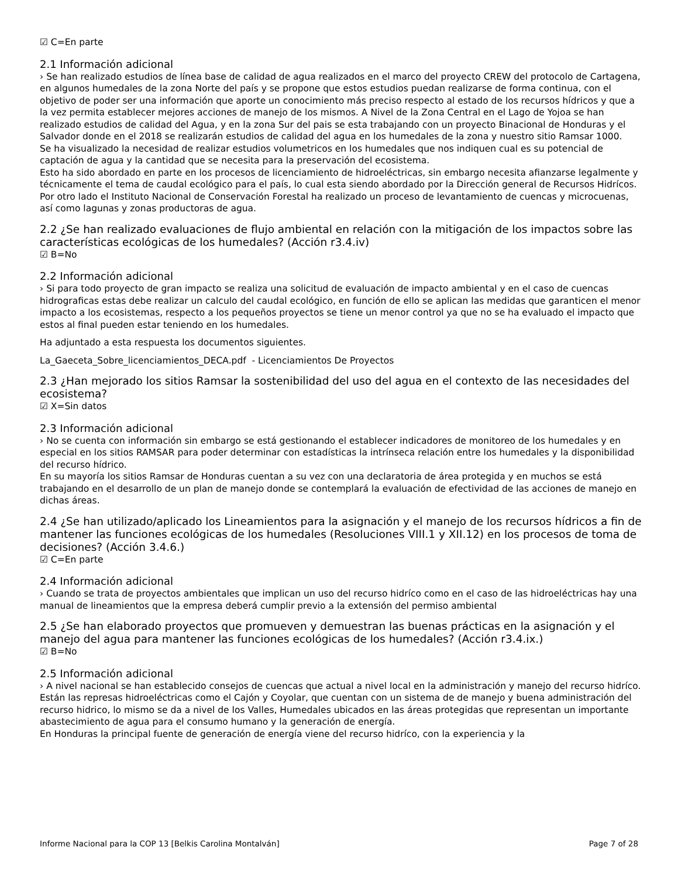☑ C=En parte
2.1 Información adicional
› Se han realizado estudios de línea base de calidad de agua realizados en el marco del proyecto CREW del protocolo de Cartagena, en algunos humedales de la zona Norte del país y se propone que estos estudios puedan realizarse de forma continua, con el objetivo de poder ser una información que aporte un conocimiento más preciso respecto al estado de los recursos hídricos y que a la vez permita establecer mejores acciones de manejo de los mismos. A Nivel de la Zona Central en el Lago de Yojoa se han realizado estudios de calidad del Agua, y en la zona Sur del pais se esta trabajando con un proyecto Binacional de Honduras y el Salvador donde en el 2018 se realizarán estudios de calidad del agua en los humedales de la zona y nuestro sitio Ramsar 1000.
Se ha visualizado la necesidad de realizar estudios volumetricos en los humedales que nos indiquen cual es su potencial de captación de agua y la cantidad que se necesita para la preservación del ecosistema.
Esto ha sido abordado en parte en los procesos de licenciamiento de hidroeléctricas, sin embargo necesita afianzarse legalmente y técnicamente el tema de caudal ecológico para el país, lo cual esta siendo abordado por la Dirección general de Recursos Hidrícos. Por otro lado el Instituto Nacional de Conservación Forestal ha realizado un proceso de levantamiento de cuencas y microcuenas, así como lagunas y zonas productoras de agua.
2.2 ¿Se han realizado evaluaciones de flujo ambiental en relación con la mitigación de los impactos sobre las características ecológicas de los humedales? (Acción r3.4.iv)
☑ B=No
2.2 Información adicional
› Si para todo proyecto de gran impacto se realiza una solicitud de evaluación de impacto ambiental y en el caso de cuencas hidrograficas estas debe realizar un calculo del caudal ecológico, en función de ello se aplican las medidas que garanticen el menor impacto a los ecosistemas, respecto a los pequeños proyectos se tiene un menor control ya que no se ha evaluado el impacto que estos al final pueden estar teniendo en los humedales.
Ha adjuntado a esta respuesta los documentos siguientes.
La_Gaeceta_Sobre_licenciamientos_DECA.pdf - Licenciamientos De Proyectos
2.3 ¿Han mejorado los sitios Ramsar la sostenibilidad del uso del agua en el contexto de las necesidades del ecosistema?
☑ X=Sin datos
2.3 Información adicional
› No se cuenta con información sin embargo se está gestionando el establecer indicadores de monitoreo de los humedales y en especial en los sitios RAMSAR para poder determinar con estadísticas la intrínseca relación entre los humedales y la disponibilidad del recurso hídrico.
En su mayoría los sitios Ramsar de Honduras cuentan a su vez con una declaratoria de área protegida y en muchos se está trabajando en el desarrollo de un plan de manejo donde se contemplará la evaluación de efectividad de las acciones de manejo en dichas áreas.
2.4 ¿Se han utilizado/aplicado los Lineamientos para la asignación y el manejo de los recursos hídricos a fin de mantener las funciones ecológicas de los humedales (Resoluciones VIII.1 y XII.12) en los procesos de toma de decisiones? (Acción 3.4.6.)
☑ C=En parte
2.4 Información adicional
› Cuando se trata de proyectos ambientales que implican un uso del recurso hidríco como en el caso de las hidroeléctricas hay una manual de lineamientos que la empresa deberá cumplir previo a la extensión del permiso ambiental
2.5 ¿Se han elaborado proyectos que promueven y demuestran las buenas prácticas en la asignación y el manejo del agua para mantener las funciones ecológicas de los humedales? (Acción r3.4.ix.)
☑ B=No
2.5 Información adicional
› A nivel nacional se han establecido consejos de cuencas que actual a nivel local en la administración y manejo del recurso hidríco. Están las represas hidroeléctricas como el Cajón y Coyolar, que cuentan con un sistema de de manejo y buena administración del recurso hidrico, lo mismo se da a nivel de los Valles, Humedales ubicados en las áreas protegidas que representan un importante abastecimiento de agua para el consumo humano y la generación de energía.
En Honduras la principal fuente de generación de energía viene del recurso hidríco, con la experiencia y la
Informe Nacional para la COP 13 [Belkis Carolina Montalván] Page 7 of 28